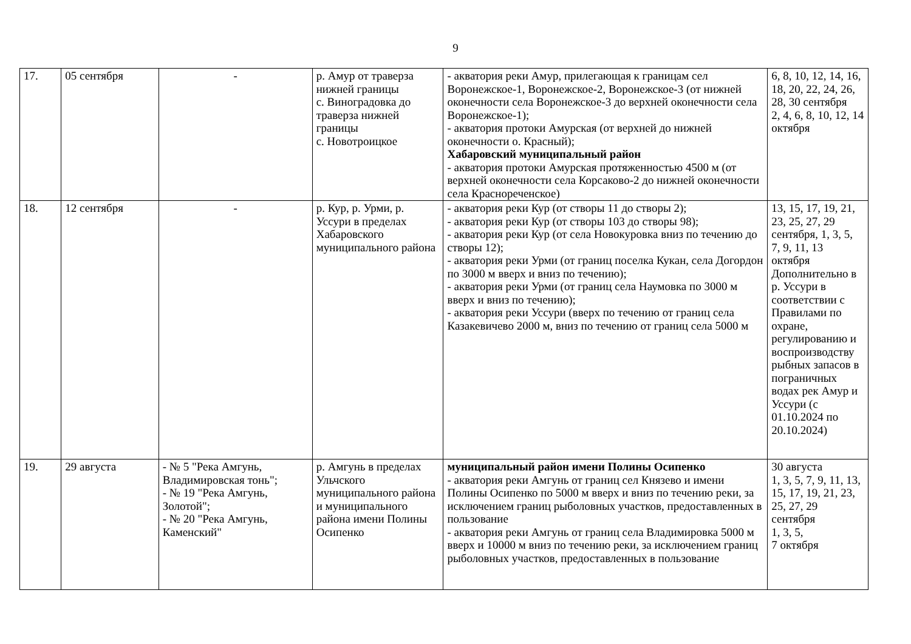9
| 17. | 05 сентября | - | р. Амур от траверза нижней границы с. Виноградовка до траверза нижней границы с. Новотроицкое | - акватория реки Амур, прилегающая к границам сел Воронежское-1, Воронежское-2, Воронежское-3 (от нижней оконечности села Воронежское-3 до верхней оконечности села Воронежское-1); - акватория протоки Амурская (от верхней до нижней оконечности о. Красный); Хабаровский муниципальный район - акватория протоки Амурская протяженностью 4500 м (от верхней оконечности села Корсаково-2 до нижней оконечности села Красноречен­ское) | 6, 8, 10, 12, 14, 16, 18, 20, 22, 24, 26, 28, 30 сентября 2, 4, 6, 8, 10, 12, 14 октября |
| 18. | 12 сентября | - | р. Кур, р. Урми, р. Уссури в пределах Хабаровского муниципального района | - акватория реки Кур (от створы 11 до створы 2); - акватория реки Кур (от створы 103 до створы 98); - акватория реки Кур (от села Новокуровка вниз по течению до створы 12); - акватория реки Урми (от границ поселка Кукан, села Догордон по 3000 м вверх и вниз по течению); - акватория реки Урми (от границ села Наумовка по 3000 м вверх и вниз по течению); - акватория реки Уссури (вверх по течению от границ села Казакевичево 2000 м, вниз по течению от границ села 5000 м | 13, 15, 17, 19, 21, 23, 25, 27, 29 сентября, 1, 3, 5, 7, 9, 11, 13 октября Дополнительно в р. Уссури в соответствии с Правилами по охране, регулированию и воспроизводству рыбных запасов в пограничных водах рек Амур и Уссури (с 01.10.2024 по 20.10.2024) |
| 19. | 29 августа | - № 5 "Река Амгунь, Владимировская тонь"; - № 19 "Река Амгунь, Золотой"; - № 20 "Река Амгунь, Каменский" | р. Амгунь в пределах Ульчского муниципального района и муниципального района имени Полины Осипенко | муниципальный район имени Полины Осипенко - акватория реки Амгунь от границ сел Князево и имени Полины Осипенко по 5000 м вверх и вниз по течению реки, за исключением границ рыболовных участков, предоставленных в пользование - акватория реки Амгунь от границ села Владимировка 5000 м вверх и 10000 м вниз по течению реки, за исключением границ рыболовных участков, предоставленных в пользование | 30 августа 1, 3, 5, 7, 9, 11, 13, 15, 17, 19, 21, 23, 25, 27, 29 сентября 1, 3, 5, 7 октября |